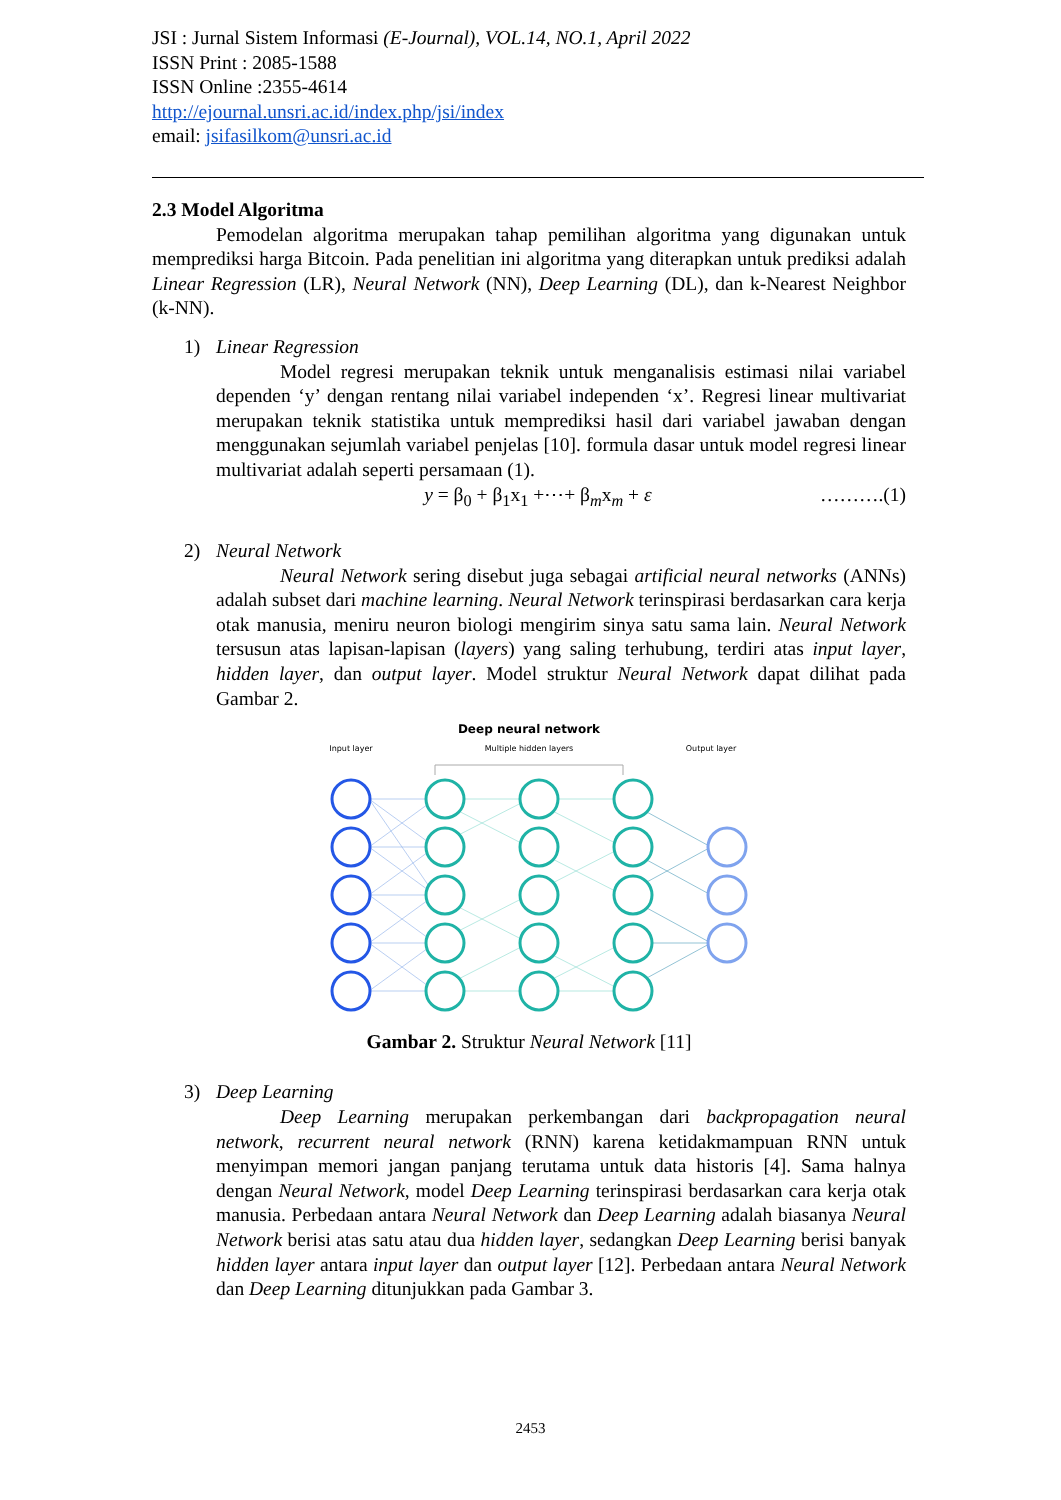JSI : Jurnal Sistem Informasi (E-Journal), VOL.14, NO.1, April 2022
ISSN Print : 2085-1588
ISSN Online :2355-4614
http://ejournal.unsri.ac.id/index.php/jsi/index
email: jsifasilkom@unsri.ac.id
2.3 Model Algoritma
Pemodelan algoritma merupakan tahap pemilihan algoritma yang digunakan untuk memprediksi harga Bitcoin. Pada penelitian ini algoritma yang diterapkan untuk prediksi adalah Linear Regression (LR), Neural Network (NN), Deep Learning (DL), dan k-Nearest Neighbor (k-NN).
1) Linear Regression
Model regresi merupakan teknik untuk menganalisis estimasi nilai variabel dependen ‘y’ dengan rentang nilai variabel independen ‘x’. Regresi linear multivariat merupakan teknik statistika untuk memprediksi hasil dari variabel jawaban dengan menggunakan sejumlah variabel penjelas [10]. formula dasar untuk model regresi linear multivariat adalah seperti persamaan (1).
y = β<sub>0</sub> + β<sub>1</sub>x<sub>1</sub> +⋯+ β<sub>m</sub>x<sub>m</sub> + ε ……….(1)
2) Neural Network
Neural Network sering disebut juga sebagai artificial neural networks (ANNs) adalah subset dari machine learning. Neural Network terinspirasi berdasarkan cara kerja otak manusia, meniru neuron biologi mengirim sinya satu sama lain. Neural Network tersusun atas lapisan-lapisan (layers) yang saling terhubung, terdiri atas input layer, hidden layer, dan output layer. Model struktur Neural Network dapat dilihat pada Gambar 2.
Deep neural network
Input layer
Multiple hidden layers
Output layer
Gambar 2. Struktur Neural Network [11]
3) Deep Learning
Deep Learning merupakan perkembangan dari backpropagation neural network, recurrent neural network (RNN) karena ketidakmampuan RNN untuk menyimpan memori jangan panjang terutama untuk data historis [4]. Sama halnya dengan Neural Network, model Deep Learning terinspirasi berdasarkan cara kerja otak manusia. Perbedaan antara Neural Network dan Deep Learning adalah biasanya Neural Network berisi atas satu atau dua hidden layer, sedangkan Deep Learning berisi banyak hidden layer antara input layer dan output layer [12]. Perbedaan antara Neural Network dan Deep Learning ditunjukkan pada Gambar 3.
2453